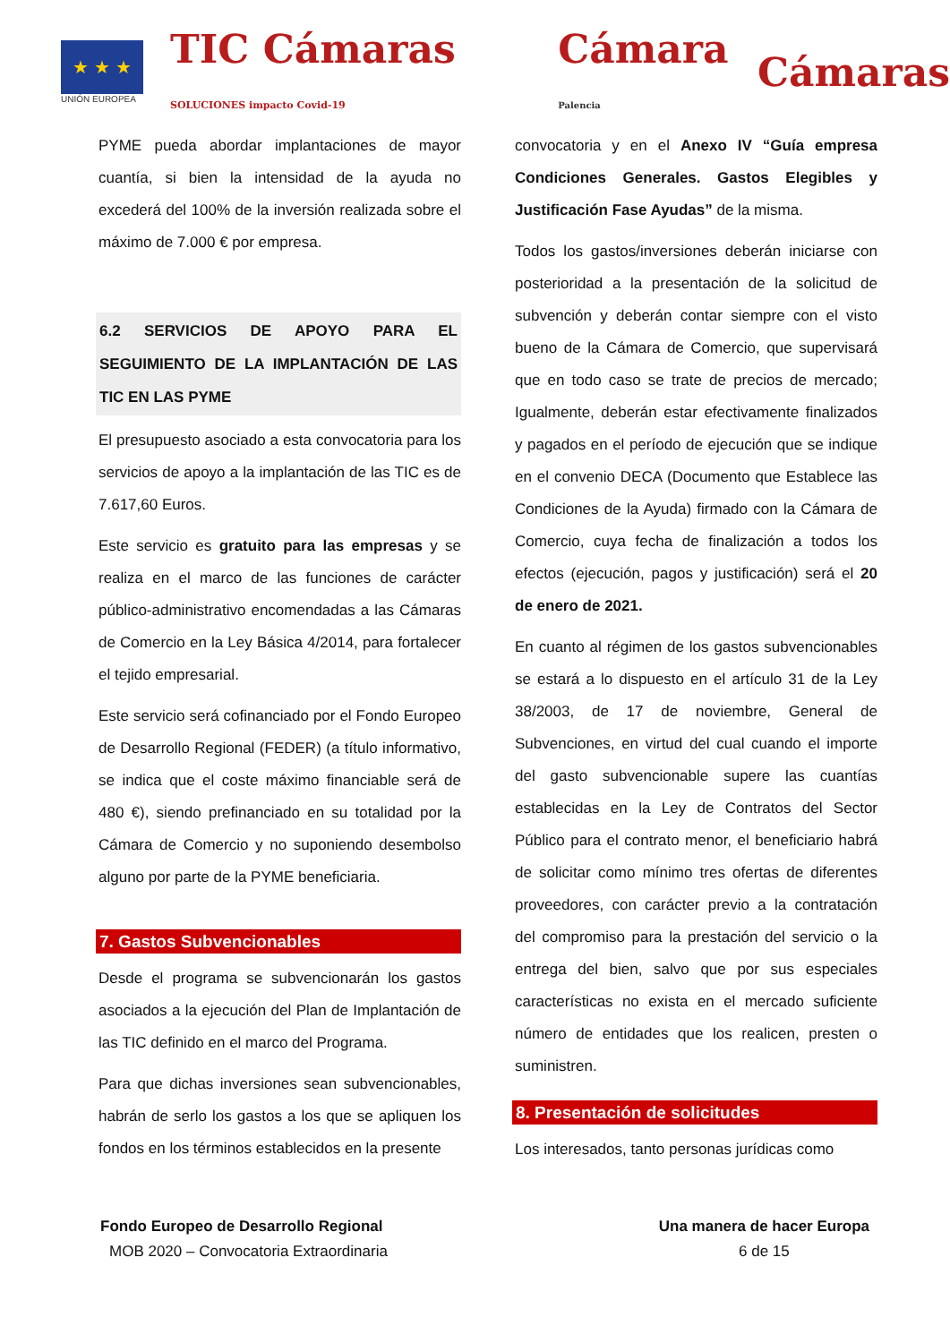★ ★ ★
UNIÓN EUROPEA
TIC Cámaras SOLUCIONES impacto Covid-19
Cámara Palencia
Cámaras
PYME pueda abordar implantaciones de mayor cuantía, si bien la intensidad de la ayuda no excederá del 100% de la inversión realizada sobre el máximo de 7.000 € por empresa.
6.2 SERVICIOS DE APOYO PARA EL SEGUIMIENTO DE LA IMPLANTACIÓN DE LAS TIC EN LAS PYME
El presupuesto asociado a esta convocatoria para los servicios de apoyo a la implantación de las TIC es de 7.617,60 Euros.
Este servicio es gratuito para las empresas y se realiza en el marco de las funciones de carácter público-administrativo encomendadas a las Cámaras de Comercio en la Ley Básica 4/2014, para fortalecer el tejido empresarial.
Este servicio será cofinanciado por el Fondo Europeo de Desarrollo Regional (FEDER) (a título informativo, se indica que el coste máximo financiable será de 480 €), siendo prefinanciado en su totalidad por la Cámara de Comercio y no suponiendo desembolso alguno por parte de la PYME beneficiaria.
7. Gastos Subvencionables
Desde el programa se subvencionarán los gastos asociados a la ejecución del Plan de Implantación de las TIC definido en el marco del Programa.
Para que dichas inversiones sean subvencionables, habrán de serlo los gastos a los que se apliquen los fondos en los términos establecidos en la presente
convocatoria y en el Anexo IV “Guía empresa Condiciones Generales. Gastos Elegibles y Justificación Fase Ayudas” de la misma.
Todos los gastos/inversiones deberán iniciarse con posterioridad a la presentación de la solicitud de subvención y deberán contar siempre con el visto bueno de la Cámara de Comercio, que supervisará que en todo caso se trate de precios de mercado; Igualmente, deberán estar efectivamente finalizados y pagados en el período de ejecución que se indique en el convenio DECA (Documento que Establece las Condiciones de la Ayuda) firmado con la Cámara de Comercio, cuya fecha de finalización a todos los efectos (ejecución, pagos y justificación) será el 20 de enero de 2021.
En cuanto al régimen de los gastos subvencionables se estará a lo dispuesto en el artículo 31 de la Ley 38/2003, de 17 de noviembre, General de Subvenciones, en virtud del cual cuando el importe del gasto subvencionable supere las cuantías establecidas en la Ley de Contratos del Sector Público para el contrato menor, el beneficiario habrá de solicitar como mínimo tres ofertas de diferentes proveedores, con carácter previo a la contratación del compromiso para la prestación del servicio o la entrega del bien, salvo que por sus especiales características no exista en el mercado suficiente número de entidades que los realicen, presten o suministren.
8. Presentación de solicitudes
Los interesados, tanto personas jurídicas como
Fondo Europeo de Desarrollo Regional
MOB 2020 – Convocatoria Extraordinaria
Una manera de hacer Europa
6 de 15